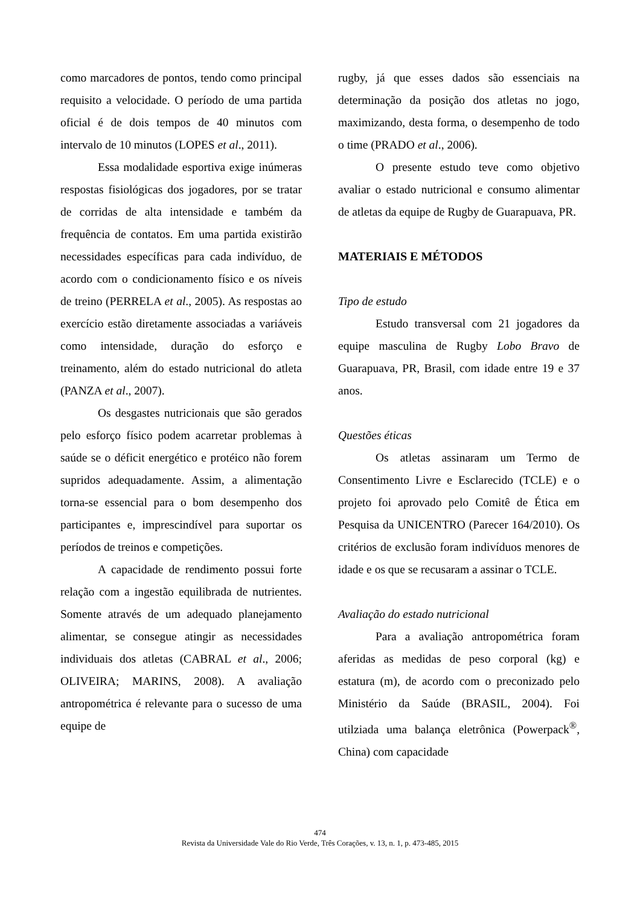como marcadores de pontos, tendo como principal requisito a velocidade. O período de uma partida oficial é de dois tempos de 40 minutos com intervalo de 10 minutos (LOPES et al., 2011).
Essa modalidade esportiva exige inúmeras respostas fisiológicas dos jogadores, por se tratar de corridas de alta intensidade e também da frequência de contatos. Em uma partida existirão necessidades específicas para cada indivíduo, de acordo com o condicionamento físico e os níveis de treino (PERRELA et al., 2005). As respostas ao exercício estão diretamente associadas a variáveis como intensidade, duração do esforço e treinamento, além do estado nutricional do atleta (PANZA et al., 2007).
Os desgastes nutricionais que são gerados pelo esforço físico podem acarretar problemas à saúde se o déficit energético e protéico não forem supridos adequadamente. Assim, a alimentação torna-se essencial para o bom desempenho dos participantes e, imprescindível para suportar os períodos de treinos e competições.
A capacidade de rendimento possui forte relação com a ingestão equilibrada de nutrientes. Somente através de um adequado planejamento alimentar, se consegue atingir as necessidades individuais dos atletas (CABRAL et al., 2006; OLIVEIRA; MARINS, 2008). A avaliação antropométrica é relevante para o sucesso de uma equipe de
rugby, já que esses dados são essenciais na determinação da posição dos atletas no jogo, maximizando, desta forma, o desempenho de todo o time (PRADO et al., 2006).
O presente estudo teve como objetivo avaliar o estado nutricional e consumo alimentar de atletas da equipe de Rugby de Guarapuava, PR.
MATERIAIS E MÉTODOS
Tipo de estudo
Estudo transversal com 21 jogadores da equipe masculina de Rugby Lobo Bravo de Guarapuava, PR, Brasil, com idade entre 19 e 37 anos.
Questões éticas
Os atletas assinaram um Termo de Consentimento Livre e Esclarecido (TCLE) e o projeto foi aprovado pelo Comitê de Ética em Pesquisa da UNICENTRO (Parecer 164/2010). Os critérios de exclusão foram indivíduos menores de idade e os que se recusaram a assinar o TCLE.
Avaliação do estado nutricional
Para a avaliação antropométrica foram aferidas as medidas de peso corporal (kg) e estatura (m), de acordo com o preconizado pelo Ministério da Saúde (BRASIL, 2004). Foi utilziada uma balança eletrônica (Powerpack<sup>®</sup>, China) com capacidade
474
Revista da Universidade Vale do Rio Verde, Três Corações, v. 13, n. 1, p. 473-485, 2015